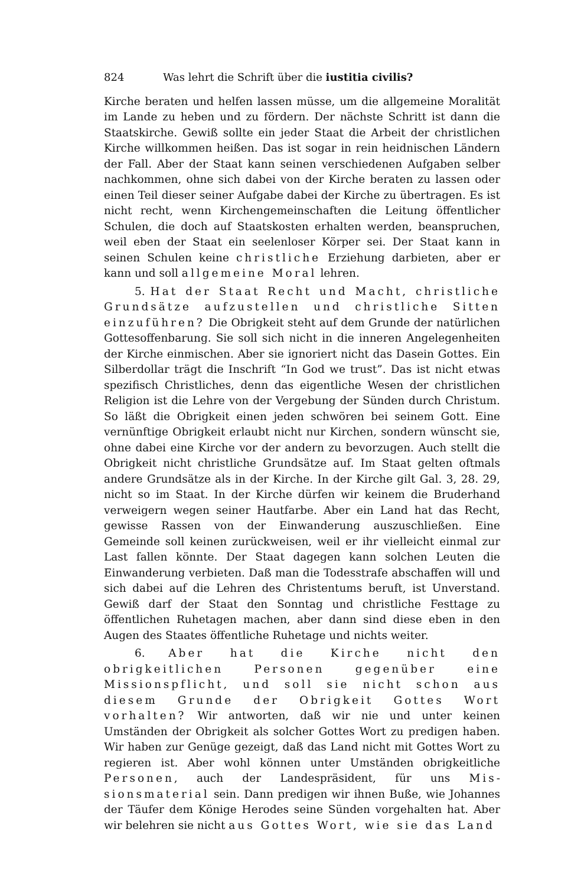824 Was lehrt die Schrift über die iustitia civilis?
Kirche beraten und helfen lassen müsse, um die allgemeine Moralität im Lande zu heben und zu fördern. Der nächste Schritt ist dann die Staats­kirche. Gewiß sollte ein jeder Staat die Arbeit der christlichen Kirche willkommen heißen. Das ist sogar in rein heidnischen Ländern der Fall. Aber der Staat kann seinen verschiedenen Aufgaben selber nachkommen, ohne sich dabei von der Kirche beraten zu lassen oder einen Teil dieser seiner Aufgabe dabei der Kirche zu übertragen. Es ist nicht recht, wenn Kirchengemeinschaften die Leitung öffentlicher Schulen, die doch auf Staatskosten erhalten werden, beanspruchen, weil eben der Staat ein seelenloser Körper sei. Der Staat kann in seinen Schulen keine christ­liche Erziehung darbieten, aber er kann und soll allgemeine Moral lehren.
5. Hat der Staat Recht und Macht, christliche Grundsätze aufzustellen und christliche Sitten ein­zuführen? Die Obrigkeit steht auf dem Grunde der natürlichen Gottesoffenbarung. Sie soll sich nicht in die inneren Angelegenheiten der Kirche einmischen. Aber sie ignoriert nicht das Dasein Gottes. Ein Silberdollar trägt die Inschrift “In God we trust”. Das ist nicht etwas spezifisch Christliches, denn das eigentliche Wesen der christlichen Religion ist die Lehre von der Vergebung der Sünden durch Christum. So läßt die Obrigkeit einen jeden schwören bei seinem Gott. Eine vernünftige Obrigkeit erlaubt nicht nur Kirchen, sondern wünscht sie, ohne dabei eine Kirche vor der andern zu bevorzugen. Auch stellt die Obrigkeit nicht christliche Grundsätze auf. Im Staat gelten oftmals andere Grundsätze als in der Kirche. In der Kirche gilt Gal. 3, 28. 29, nicht so im Staat. In der Kirche dürfen wir keinem die Bruderhand verweigern wegen seiner Hautfarbe. Aber ein Land hat das Recht, gewisse Rassen von der Einwanderung auszuschließen. Eine Gemeinde soll keinen zurückweisen, weil er ihr vielleicht einmal zur Last fallen könnte. Der Staat dagegen kann solchen Leuten die Einwanderung verbieten. Daß man die Todes­strafe abschaffen will und sich dabei auf die Lehren des Christentums beruft, ist Unverstand. Gewiß darf der Staat den Sonntag und christ­liche Festtage zu öffentlichen Ruhetagen machen, aber dann sind diese eben in den Augen des Staates öffentliche Ruhetage und nichts weiter.
6. Aber hat die Kirche nicht den obrigkeitlichen Personen gegenüber eine Missionspflicht, und soll sie nicht schon aus diesem Grunde der Obrigkeit Gottes Wort vorhalten? Wir antworten, daß wir nie und unter keinen Umständen der Obrigkeit als solcher Gottes Wort zu pre­digen haben. Wir haben zur Genüge gezeigt, daß das Land nicht mit Gottes Wort zu regieren ist. Aber wohl können unter Umständen obrigkeitliche Personen, auch der Landespräsident, für uns Mis­sionsmaterial sein. Dann predigen wir ihnen Buße, wie Johannes der Täufer dem Könige Herodes seine Sünden vorgehalten hat. Aber wir belehren sie nicht aus Gottes Wort, wie sie das Land